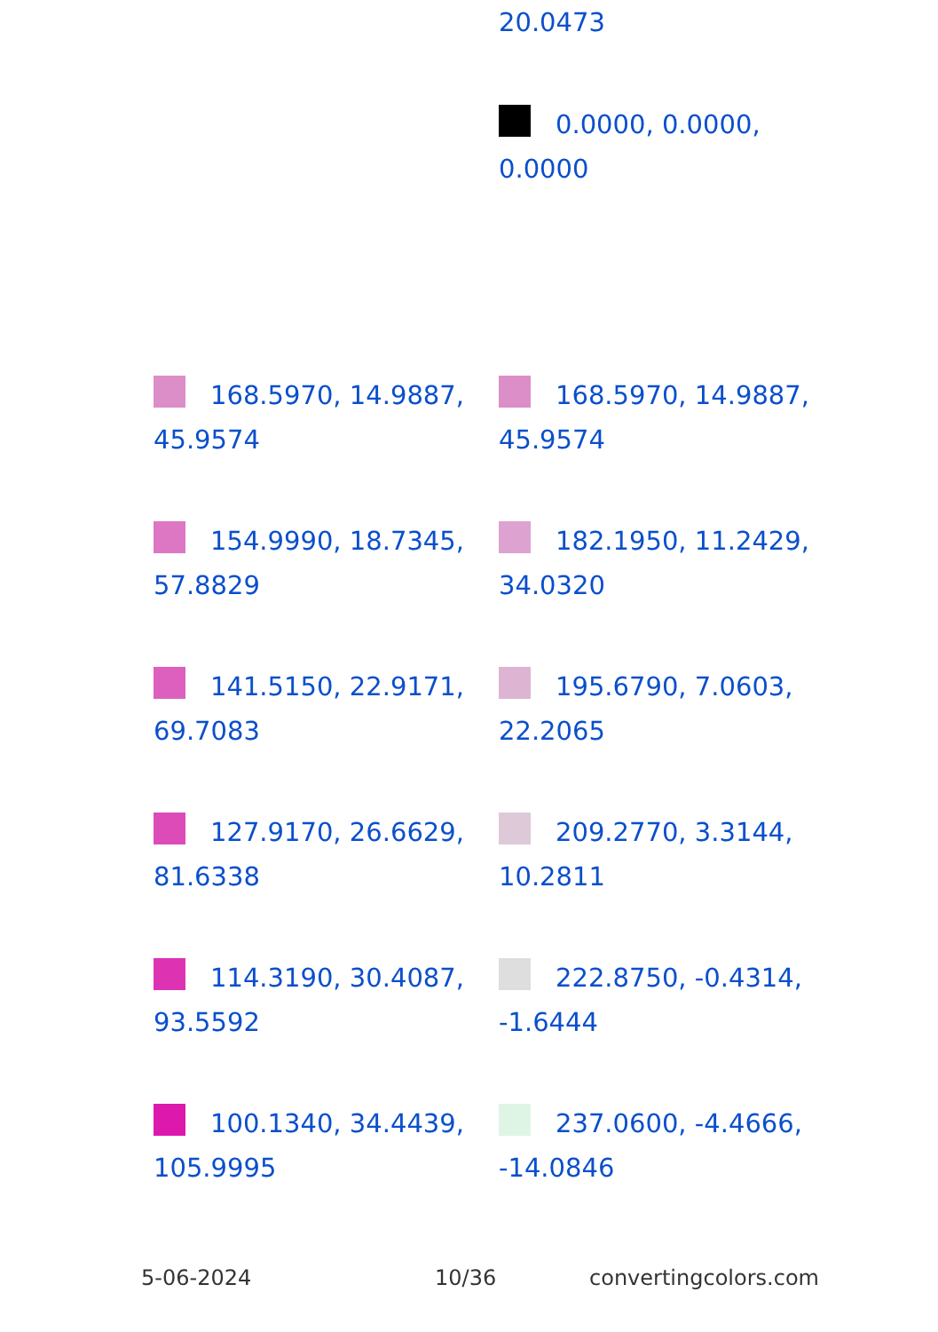20.0473
0.0000, 0.0000, 0.0000
168.5970, 14.9887, 45.9574
168.5970, 14.9887, 45.9574
154.9990, 18.7345, 57.8829
182.1950, 11.2429, 34.0320
141.5150, 22.9171, 69.7083
195.6790, 7.0603, 22.2065
127.9170, 26.6629, 81.6338
209.2770, 3.3144, 10.2811
114.3190, 30.4087, 93.5592
222.8750, -0.4314, -1.6444
100.1340, 34.4439, 105.9995
237.0600, -4.4666, -14.0846
5-06-2024 10/36 convertingcolors.com